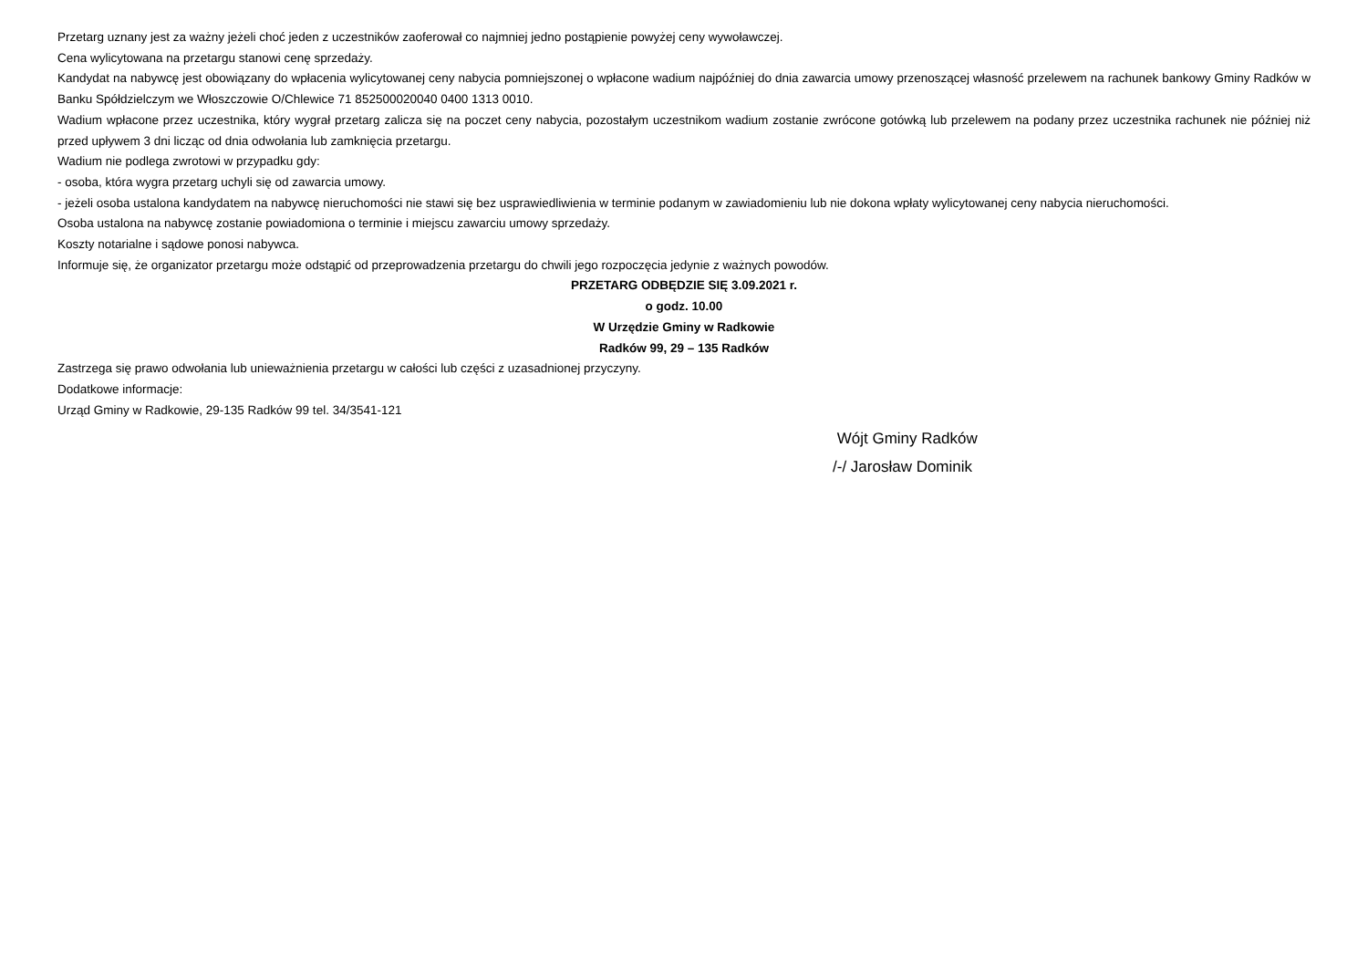Przetarg uznany jest za ważny jeżeli choć jeden z uczestników zaoferował co najmniej jedno postąpienie powyżej ceny wywoławczej.
Cena wylicytowana na przetargu stanowi cenę sprzedaży.
Kandydat na nabywcę jest obowiązany do wpłacenia wylicytowanej ceny nabycia pomniejszonej o wpłacone wadium najpóźniej do dnia zawarcia umowy przenoszącej własność przelewem na rachunek bankowy Gminy Radków w Banku Spółdzielczym we Włoszczowie O/Chlewice 71 852500020040 0400 1313 0010.
Wadium wpłacone przez uczestnika, który wygrał przetarg zalicza się na poczet ceny nabycia, pozostałym uczestnikom wadium zostanie zwrócone gotówką lub przelewem na podany przez uczestnika rachunek nie później niż przed upływem 3 dni licząc od dnia odwołania lub zamknięcia przetargu.
Wadium nie podlega zwrotowi w przypadku gdy:
- osoba, która wygra przetarg uchyli się od zawarcia umowy.
- jeżeli osoba ustalona kandydatem na nabywcę nieruchomości nie stawi się bez usprawiedliwienia w terminie podanym w zawiadomieniu lub nie dokona wpłaty wylicytowanej ceny nabycia nieruchomości.
Osoba ustalona na nabywcę zostanie powiadomiona o terminie i miejscu zawarciu umowy sprzedaży.
Koszty notarialne i sądowe ponosi nabywca.
Informuje się, że organizator przetargu może odstąpić od przeprowadzenia przetargu do chwili jego rozpoczęcia jedynie z ważnych powodów.
PRZETARG ODBĘDZIE SIĘ 3.09.2021 r.
o godz. 10.00
W Urzędzie Gminy w Radkowie
Radków 99, 29 – 135 Radków
Zastrzega się prawo odwołania lub unieważnienia przetargu w całości lub części z uzasadnionej przyczyny.
Dodatkowe informacje:
Urząd Gminy w Radkowie, 29-135 Radków 99 tel. 34/3541-121
Wójt Gminy Radków
/-/ Jarosław Dominik